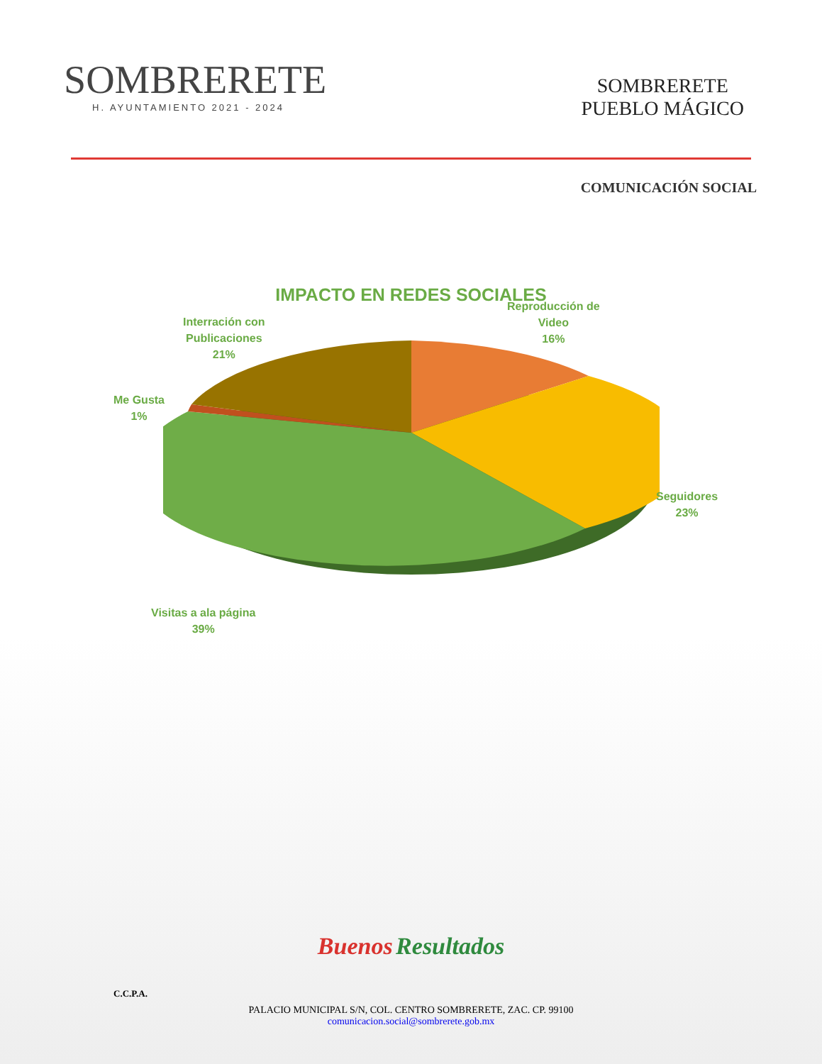SOMBRERETE
H. AYUNTAMIENTO 2021 - 2024
SOMBRERETE
PUEBLO MÁGICO
COMUNICACIÓN SOCIAL
IMPACTO EN REDES SOCIALES
Reproducción de
Video
16%
Interración con
Publicaciones
21%
Me Gusta
1%
Seguidores
23%
Visitas a ala página
39%
Buenos Resultados
C.C.P.A.
PALACIO MUNICIPAL S/N, COL. CENTRO SOMBRERETE, ZAC. CP. 99100
comunicacion.social@sombrerete.gob.mx